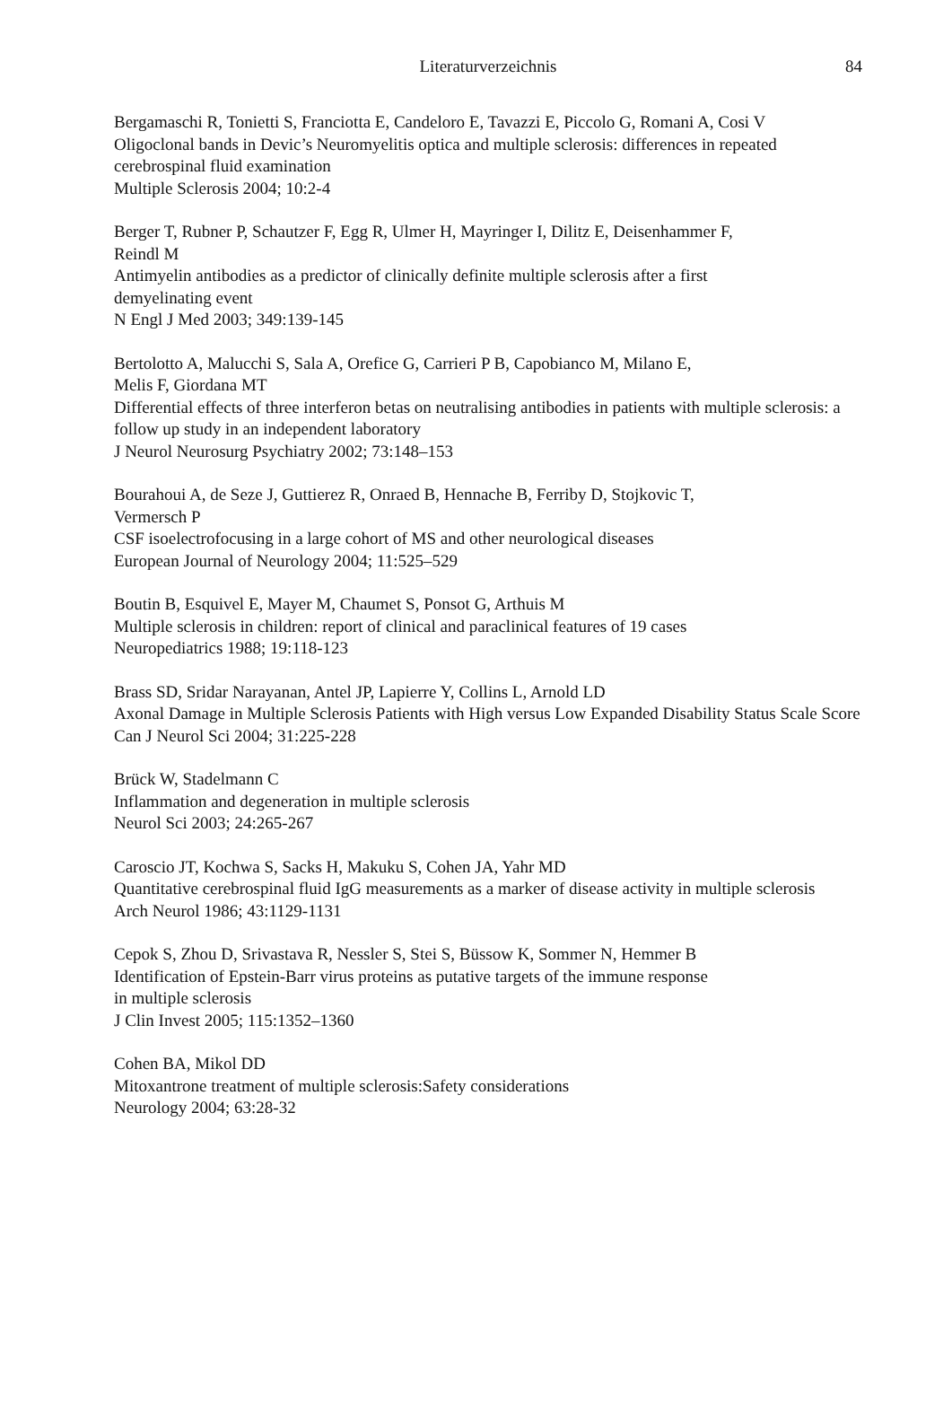Literaturverzeichnis
84
Bergamaschi R, Tonietti S, Franciotta E, Candeloro E, Tavazzi E, Piccolo G, Romani A, Cosi V
Oligoclonal bands in Devic’s Neuromyelitis optica and multiple sclerosis: differences in repeated cerebrospinal fluid examination
Multiple Sclerosis 2004; 10:2-4
Berger T, Rubner P, Schautzer F, Egg R, Ulmer H, Mayringer I, Dilitz E, Deisenhammer F,
Reindl M
Antimyelin antibodies as a predictor of clinically definite multiple sclerosis after a first
demyelinating event
N Engl J Med 2003; 349:139-145
Bertolotto A, Malucchi S, Sala A, Orefice G, Carrieri P B, Capobianco M, Milano E,
Melis F, Giordana MT
Differential effects of three interferon betas on neutralising antibodies in patients with multiple sclerosis: a follow up study in an independent laboratory
J Neurol Neurosurg Psychiatry 2002; 73:148–153
Bourahoui A, de Seze J, Guttierez R, Onraed B, Hennache B, Ferriby D, Stojkovic T,
Vermersch P
CSF isoelectrofocusing in a large cohort of MS and other neurological diseases
European Journal of Neurology 2004; 11:525–529
Boutin B, Esquivel E, Mayer M, Chaumet S, Ponsot G, Arthuis M
Multiple sclerosis in children: report of clinical and paraclinical features of 19 cases
Neuropediatrics 1988; 19:118-123
Brass SD, Sridar Narayanan, Antel JP, Lapierre Y, Collins L, Arnold LD
Axonal Damage in Multiple Sclerosis Patients with High versus Low Expanded Disability Status Scale Score
Can J Neurol Sci 2004; 31:225-228
Brück W, Stadelmann C
Inflammation and degeneration in multiple sclerosis
Neurol Sci 2003; 24:265-267
Caroscio JT, Kochwa S, Sacks H, Makuku S, Cohen JA, Yahr MD
Quantitative cerebrospinal fluid IgG measurements as a marker of disease activity in multiple sclerosis
Arch Neurol 1986; 43:1129-1131
Cepok S, Zhou D, Srivastava R, Nessler S, Stei S, Büssow K, Sommer N, Hemmer B
Identification of Epstein-Barr virus proteins as putative targets of the immune response
in multiple sclerosis
J Clin Invest 2005; 115:1352–1360
Cohen BA, Mikol DD
Mitoxantrone treatment of multiple sclerosis:Safety considerations
Neurology 2004; 63:28-32